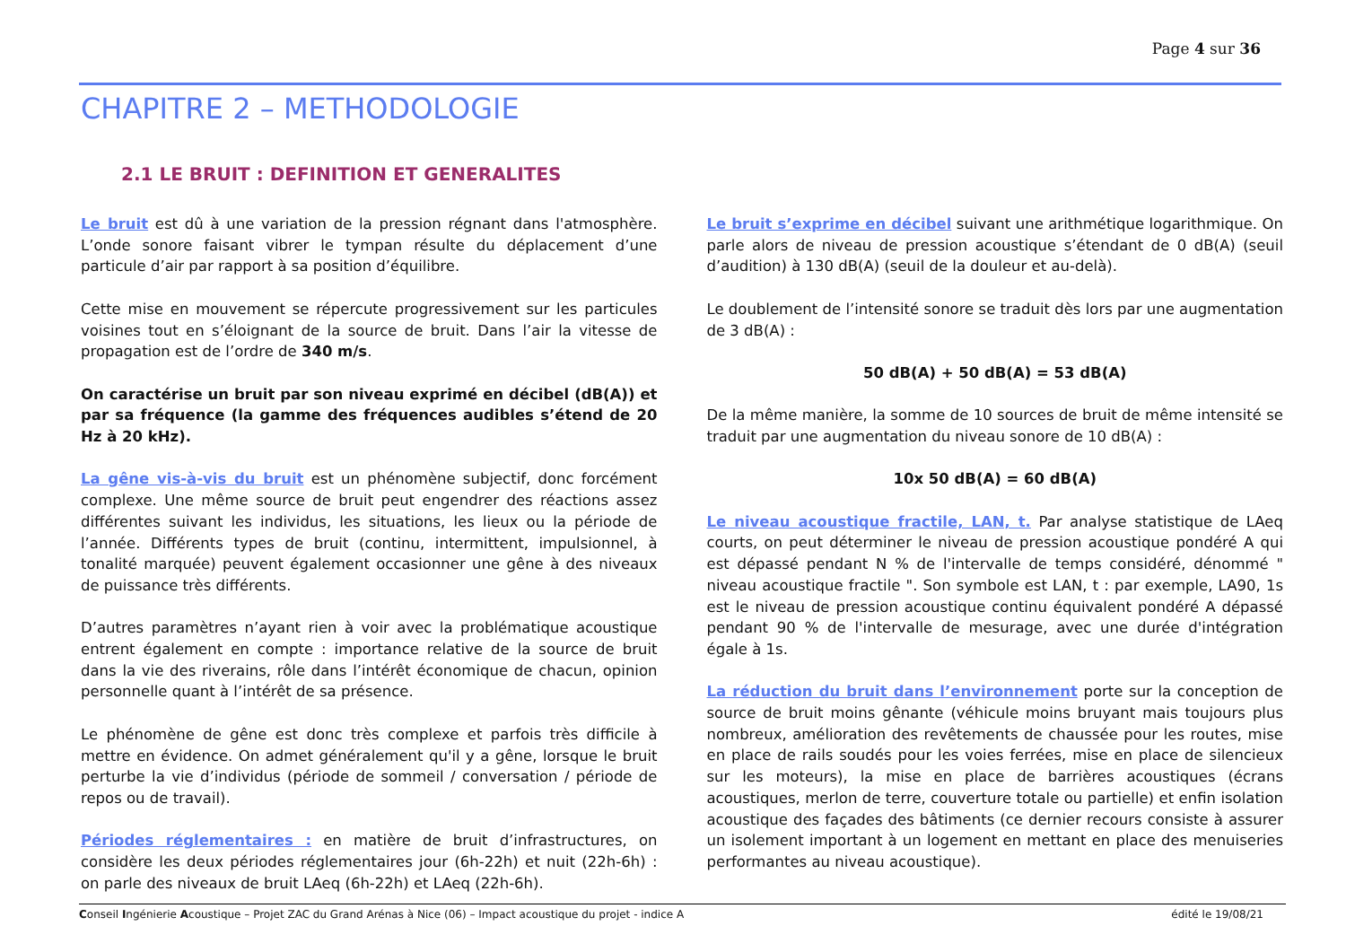Page 4 sur 36
CHAPITRE 2 – METHODOLOGIE
2.1 LE BRUIT : DEFINITION ET GENERALITES
Le bruit est dû à une variation de la pression régnant dans l'atmosphère. L’onde sonore faisant vibrer le tympan résulte du déplacement d’une particule d’air par rapport à sa position d’équilibre.
Cette mise en mouvement se répercute progressivement sur les particules voisines tout en s’éloignant de la source de bruit. Dans l’air la vitesse de propagation est de l’ordre de 340 m/s.
On caractérise un bruit par son niveau exprimé en décibel (dB(A)) et par sa fréquence (la gamme des fréquences audibles s’étend de 20 Hz à 20 kHz).
La gêne vis-à-vis du bruit est un phénomène subjectif, donc forcément complexe. Une même source de bruit peut engendrer des réactions assez différentes suivant les individus, les situations, les lieux ou la période de l’année. Différents types de bruit (continu, intermittent, impulsionnel, à tonalité marquée) peuvent également occasionner une gêne à des niveaux de puissance très différents.
D’autres paramètres n’ayant rien à voir avec la problématique acoustique entrent également en compte : importance relative de la source de bruit dans la vie des riverains, rôle dans l’intérêt économique de chacun, opinion personnelle quant à l’intérêt de sa présence.
Le phénomène de gêne est donc très complexe et parfois très difficile à mettre en évidence. On admet généralement qu'il y a gêne, lorsque le bruit perturbe la vie d’individus (période de sommeil / conversation / période de repos ou de travail).
Périodes réglementaires : en matière de bruit d’infrastructures, on considère les deux périodes réglementaires jour (6h-22h) et nuit (22h-6h) : on parle des niveaux de bruit LAeq (6h-22h) et LAeq (22h-6h).
Le bruit s’exprime en décibel suivant une arithmétique logarithmique. On parle alors de niveau de pression acoustique s’étendant de 0 dB(A) (seuil d’audition) à 130 dB(A) (seuil de la douleur et au-delà).
Le doublement de l’intensité sonore se traduit dès lors par une augmentation de 3 dB(A) :
50 dB(A) + 50 dB(A) = 53 dB(A)
De la même manière, la somme de 10 sources de bruit de même intensité se traduit par une augmentation du niveau sonore de 10 dB(A) :
10x 50 dB(A) = 60 dB(A)
Le niveau acoustique fractile, LAN, t. Par analyse statistique de LAeq courts, on peut déterminer le niveau de pression acoustique pondéré A qui est dépassé pendant N % de l'intervalle de temps considéré, dénommé " niveau acoustique fractile ". Son symbole est LAN, t : par exemple, LA90, 1s est le niveau de pression acoustique continu équivalent pondéré A dépassé pendant 90 % de l'intervalle de mesurage, avec une durée d'intégration égale à 1s.
La réduction du bruit dans l’environnement porte sur la conception de source de bruit moins gênante (véhicule moins bruyant mais toujours plus nombreux, amélioration des revêtements de chaussée pour les routes, mise en place de rails soudés pour les voies ferrées, mise en place de silencieux sur les moteurs), la mise en place de barrières acoustiques (écrans acoustiques, merlon de terre, couverture totale ou partielle) et enfin isolation acoustique des façades des bâtiments (ce dernier recours consiste à assurer un isolement important à un logement en mettant en place des menuiseries performantes au niveau acoustique).
Conseil Ingénierie Acoustique – Projet ZAC du Grand Arénas à Nice (06) – Impact acoustique du projet - indice A édité le 19/08/21